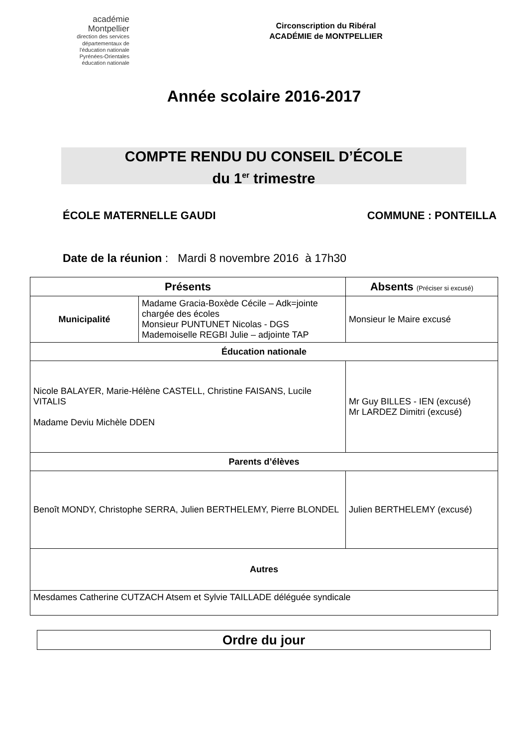académie
Montpellier
direction des services départementaux de l'éducation nationale Pyrénées-Orientales
éducation nationale
Circonscription du Ribéral
ACADÉMIE de MONTPELLIER
Année scolaire 2016-2017
COMPTE RENDU DU CONSEIL D’ÉCOLE
du 1<sup>er</sup> trimestre
ÉCOLE MATERNELLE GAUDI COMMUNE : PONTEILLA
Date de la réunion : Mardi 8 novembre 2016 à 17h30
| Présents | | Absents (Préciser si excusé) |
| --- | --- | --- |
| Municipalité | Madame Gracia-Boxède Cécile – Adk=jointe chargée des écoles Monsieur PUNTUNET Nicolas - DGS Mademoiselle REGBI Julie – adjointe TAP | Monsieur le Maire excusé |
| Éducation nationale | | |
| Nicole BALAYER, Marie-Hélène CASTELL, Christine FAISANS, Lucile VITALIS Madame Deviu Michèle DDEN | | Mr Guy BILLES - IEN (excusé) Mr LARDEZ Dimitri (excusé) |
| Parents d’élèves | | |
| Benoît MONDY, Christophe SERRA, Julien BERTHELEMY, Pierre BLONDEL | | Julien BERTHELEMY (excusé) |
| Autres | | |
| Mesdames Catherine CUTZACH Atsem et Sylvie TAILLADE déléguée syndicale | | |
Ordre du jour